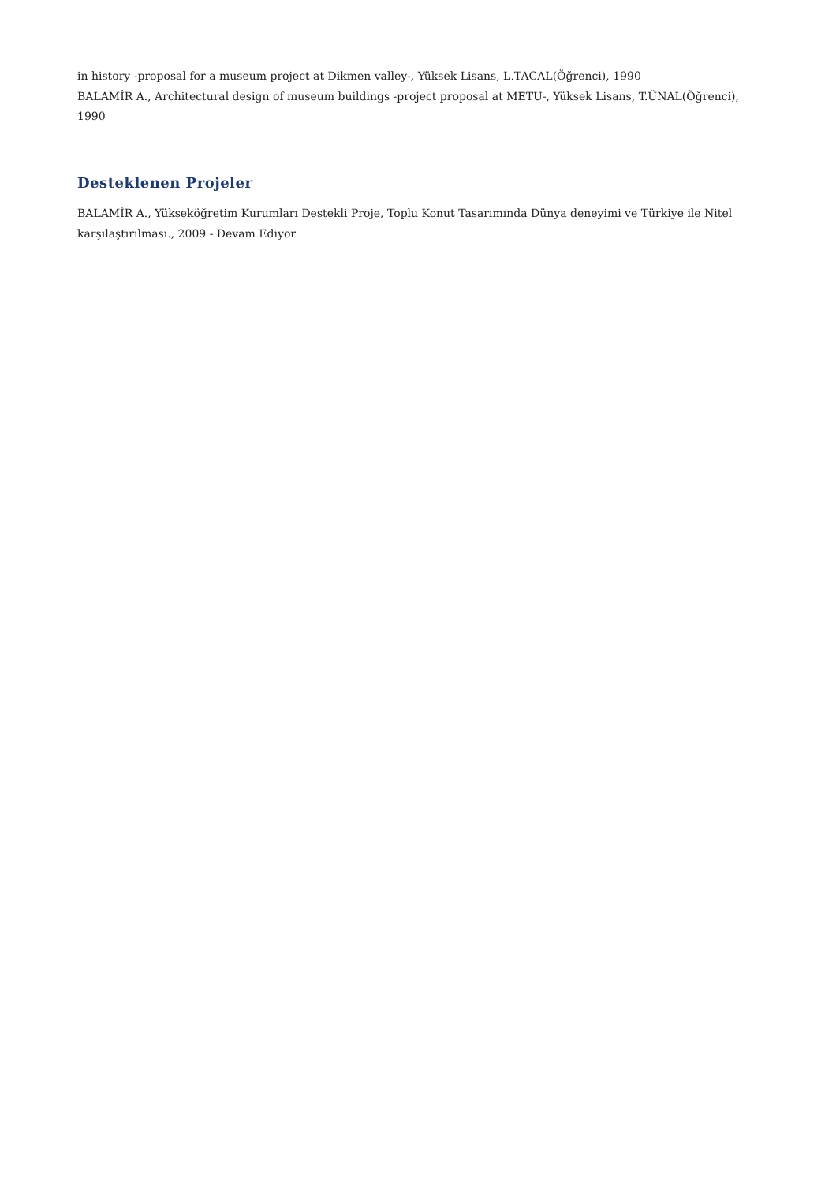in history -proposal for a museum project at Dikmen valley-, Yüksek Lisans, L.TACAL(Öğrenci), 1990
BALAMİR A., Architectural design of museum buildings -project proposal at METU-, Yüksek Lisans, T.ÜNAL(Öğrenci), 1990
Desteklenen Projeler
BALAMİR A., Yükseköğretim Kurumları Destekli Proje, Toplu Konut Tasarımında Dünya deneyimi ve Türkiye ile Nitel karşılaştırılması., 2009 - Devam Ediyor